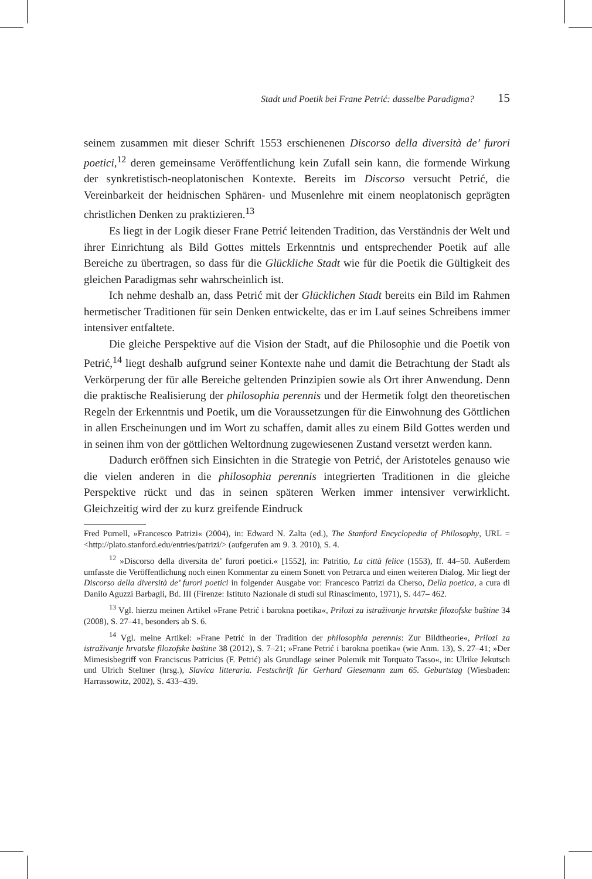Stadt und Poetik bei Frane Petrić: dasselbe Paradigma? 15
seinem zusammen mit dieser Schrift 1553 erschienenen Discorso della diversità de’ furori poetici,<sup>12</sup> deren gemeinsame Veröffentlichung kein Zufall sein kann, die formende Wirkung der synkretistisch-neoplatonischen Kontexte. Bereits im Discorso versucht Petrić, die Vereinbarkeit der heidnischen Sphären- und Musenlehre mit einem neoplatonisch geprägten christlichen Denken zu praktizieren.<sup>13</sup>
Es liegt in der Logik dieser Frane Petrić leitenden Tradition, das Verständnis der Welt und ihrer Einrichtung als Bild Gottes mittels Erkenntnis und entsprechender Poetik auf alle Bereiche zu übertragen, so dass für die Glückliche Stadt wie für die Poetik die Gültigkeit des gleichen Paradigmas sehr wahrscheinlich ist.
Ich nehme deshalb an, dass Petrić mit der Glücklichen Stadt bereits ein Bild im Rahmen hermetischer Traditionen für sein Denken entwickelte, das er im Lauf seines Schreibens immer intensiver entfaltete.
Die gleiche Perspektive auf die Vision der Stadt, auf die Philosophie und die Poetik von Petrić,<sup>14</sup> liegt deshalb aufgrund seiner Kontexte nahe und damit die Betrachtung der Stadt als Verkörperung der für alle Bereiche geltenden Prinzipien sowie als Ort ihrer Anwendung. Denn die praktische Realisierung der philosophia perennis und der Hermetik folgt den theoretischen Regeln der Erkenntnis und Poetik, um die Voraussetzungen für die Einwohnung des Göttlichen in allen Erscheinungen und im Wort zu schaffen, damit alles zu einem Bild Gottes werden und in seinen ihm von der göttlichen Weltordnung zugewiesenen Zustand versetzt werden kann.
Dadurch eröffnen sich Einsichten in die Strategie von Petrić, der Aristoteles genauso wie die vielen anderen in die philosophia perennis integrierten Traditionen in die gleiche Perspektive rückt und das in seinen späteren Werken immer intensiver verwirklicht. Gleichzeitig wird der zu kurz greifende Eindruck
Fred Purnell, »Francesco Patrizi« (2004), in: Edward N. Zalta (ed.), The Stanford Encyclopedia of Philosophy, URL = <http://plato.stanford.edu/entries/patrizi/> (aufgerufen am 9. 3. 2010), S. 4.
<sup>12</sup> »Discorso della diversita de’ furori poetici.« [1552], in: Patritio, La città felice (1553), ff. 44–50. Außerdem umfasste die Veröffentlichung noch einen Kommentar zu einem Sonett von Petrarca und einen weiteren Dialog. Mir liegt der Discorso della diversità de’ furori poetici in folgender Ausgabe vor: Francesco Patrizi da Cherso, Della poetica, a cura di Danilo Aguzzi Barbagli, Bd. III (Firenze: Istituto Nazionale di studi sul Rinascimento, 1971), S. 447– 462.
<sup>13</sup> Vgl. hierzu meinen Artikel »Frane Petrić i barokna poetika«, Prilozi za istraživanje hrvatske filozofske baštine 34 (2008), S. 27–41, besonders ab S. 6.
<sup>14</sup> Vgl. meine Artikel: »Frane Petrić in der Tradition der philosophia perennis: Zur Bildtheorie«, Prilozi za istraživanje hrvatske filozofske baštine 38 (2012), S. 7–21; »Frane Petrić i barokna poetika« (wie Anm. 13), S. 27–41; »Der Mimesisbegriff von Franciscus Patricius (F. Petrić) als Grundlage seiner Polemik mit Torquato Tasso«, in: Ulrike Jekutsch und Ulrich Steltner (hrsg.), Slavica litteraria. Festschrift für Gerhard Giesemann zum 65. Geburtstag (Wiesbaden: Harrassowitz, 2002), S. 433–439.